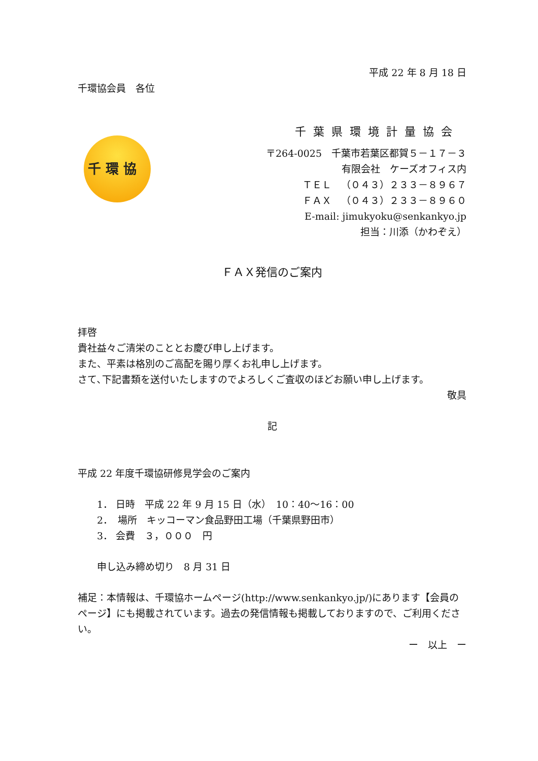千 環 協
平成 22 年 8 月 18 日
千環協会員　各位
千葉県環境計量協会
〒264-0025　千葉市若葉区都賀５－１７－３
有限会社　ケーズオフィス内
ＴＥＬ　（０４３）２３３－８９６７
ＦＡＸ　（０４３）２３３－８９６０
E-mail: jimukyoku@senkankyo.jp
担当：川添（かわぞえ）
ＦＡＸ発信のご案内
拝啓
貴社益々ご清栄のこととお慶び申し上げます。
また、平素は格別のご高配を賜り厚くお礼申し上げます。
さて､下記書類を送付いたしますのでよろしくご査収のほどお願い申し上げます。
敬具
記
平成 22 年度千環協研修見学会のご案内
1． 日時　平成 22 年 9 月 15 日（水）　10：40〜16：00
2．　場所　キッコーマン食品野田工場（千葉県野田市）
3． 会費　３，０００　円
申し込み締め切り　8 月 31 日
補足：本情報は、千環協ホームページ(http://www.senkankyo.jp/)にあります【会員のページ】にも掲載されています。過去の発信情報も掲載しておりますので、ご利用ください。
ー　以上　ー